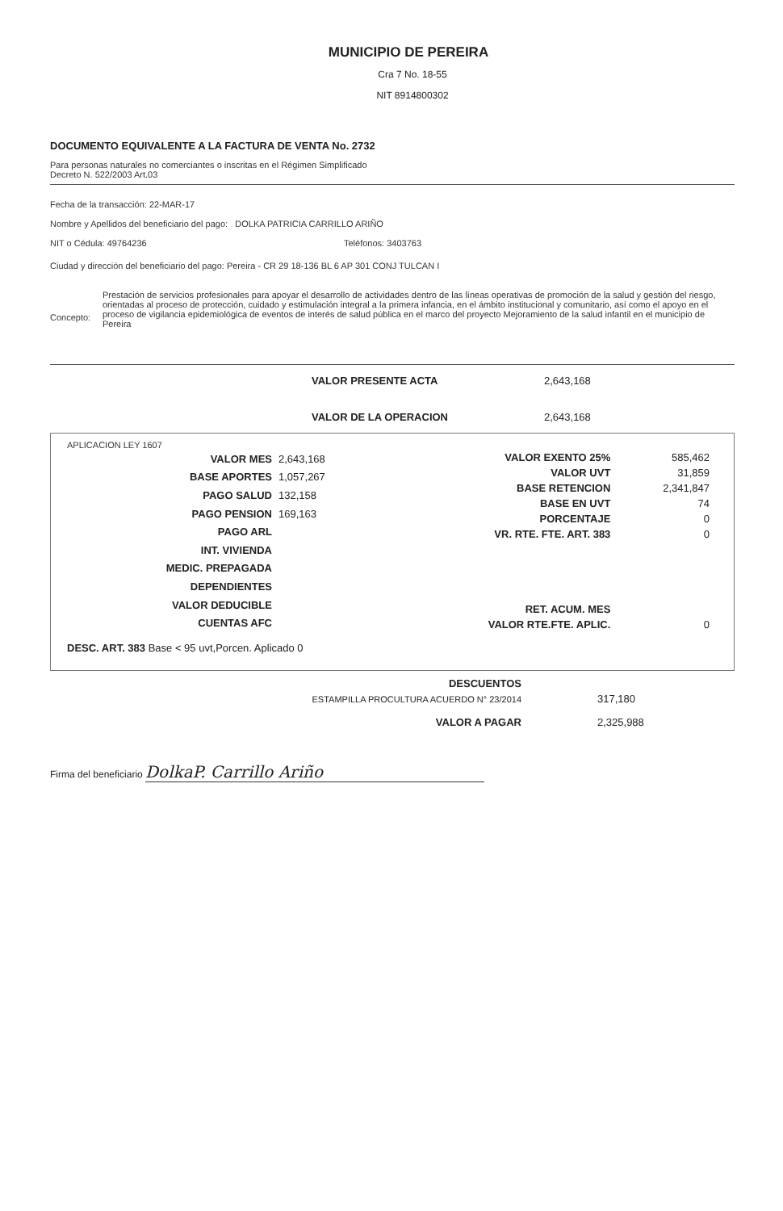MUNICIPIO DE PEREIRA
Cra 7 No. 18-55
NIT 8914800302
DOCUMENTO EQUIVALENTE A LA FACTURA DE VENTA No. 2732
Para personas naturales no comerciantes o inscritas en el Régimen Simplificado
Decreto N. 522/2003 Art.03
Fecha de la transacción: 22-MAR-17
Nombre y Apellidos del beneficiario del pago: DOLKA PATRICIA CARRILLO ARIÑO
NIT o Cédula: 49764236 Teléfonos: 3403763
Ciudad y dirección del beneficiario del pago: Pereira - CR 29 18-136 BL 6 AP 301 CONJ TULCAN I
Concepto: Prestación de servicios profesionales para apoyar el desarrollo de actividades dentro de las líneas operativas de promoción de la salud y gestión del riesgo, orientadas al proceso de protección, cuidado y estimulación integral a la primera infancia, en el ámbito institucional y comunitario, así como el apoyo en el proceso de vigilancia epidemiológica de eventos de interés de salud pública en el marco del proyecto Mejoramiento de la salud infantil en el municipio de Pereira
| VALOR PRESENTE ACTA | 2,643,168 |
| VALOR DE LA OPERACION | 2,643,168 |
APLICACION LEY 1607
| VALOR MES | 2,643,168 |
| BASE APORTES | 1,057,267 |
| PAGO SALUD | 132,158 |
| PAGO PENSION | 169,163 |
| PAGO ARL | |
| INT. VIVIENDA | |
| MEDIC. PREPAGADA | |
| DEPENDIENTES | |
| VALOR DEDUCIBLE | |
| CUENTAS AFC | |
| VALOR EXENTO 25% | 585,462 |
| VALOR UVT | 31,859 |
| BASE RETENCION | 2,341,847 |
| BASE EN UVT | 74 |
| PORCENTAJE | 0 |
| VR. RTE. FTE. ART. 383 | 0 |
| RET. ACUM. MES | |
| VALOR RTE.FTE. APLIC. | 0 |
DESC. ART. 383 Base < 95 uvt,Porcen. Aplicado 0
| DESCUENTOS | |
| ESTAMPILLA PROCULTURA ACUERDO N° 23/2014 | 317,180 |
| VALOR A PAGAR | 2,325,988 |
Firma del beneficiario DolkaP. Carrillo Ariño